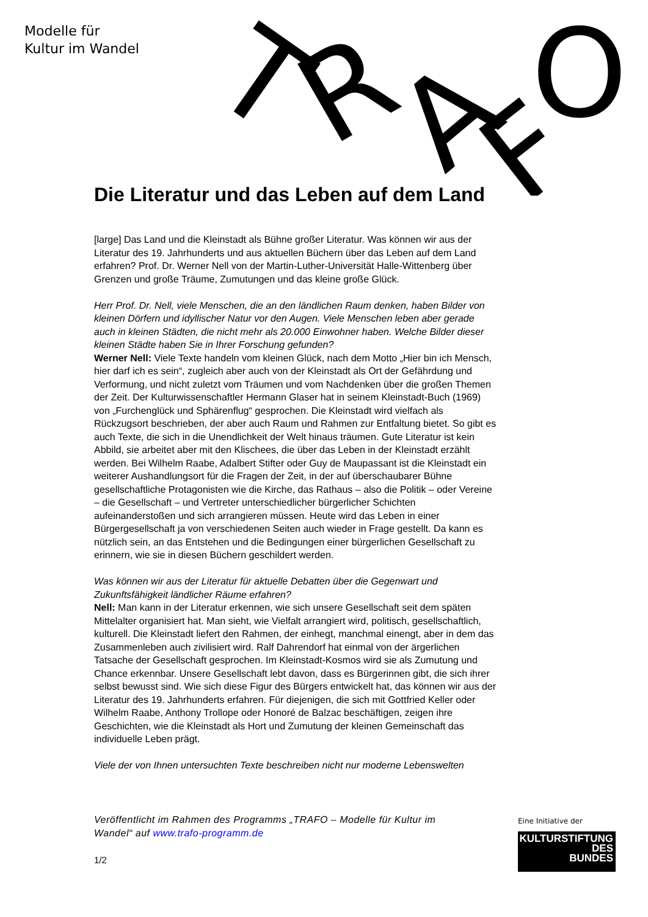Modelle für
Kultur im Wandel
T
R
A
F
O
Die Literatur und das Leben auf dem Land
[large] Das Land und die Kleinstadt als Bühne großer Literatur. Was können wir aus der Literatur des 19. Jahrhunderts und aus aktuellen Büchern über das Leben auf dem Land erfahren? Prof. Dr. Werner Nell von der Martin-Luther-Universität Halle-Wittenberg über Grenzen und große Träume, Zumutungen und das kleine große Glück.
Herr Prof. Dr. Nell, viele Menschen, die an den ländlichen Raum denken, haben Bilder von kleinen Dörfern und idyllischer Natur vor den Augen. Viele Menschen leben aber gerade auch in kleinen Städten, die nicht mehr als 20.000 Einwohner haben. Welche Bilder dieser kleinen Städte haben Sie in Ihrer Forschung gefunden?
Werner Nell: Viele Texte handeln vom kleinen Glück, nach dem Motto „Hier bin ich Mensch, hier darf ich es sein“, zugleich aber auch von der Kleinstadt als Ort der Gefährdung und Verformung, und nicht zuletzt vom Träumen und vom Nachdenken über die großen Themen der Zeit. Der Kulturwissenschaftler Hermann Glaser hat in seinem Kleinstadt-Buch (1969) von „Furchenglück und Sphärenflug“ gesprochen. Die Kleinstadt wird vielfach als Rückzugsort beschrieben, der aber auch Raum und Rahmen zur Entfaltung bietet. So gibt es auch Texte, die sich in die Unendlichkeit der Welt hinaus träumen. Gute Literatur ist kein Abbild, sie arbeitet aber mit den Klischees, die über das Leben in der Kleinstadt erzählt werden. Bei Wilhelm Raabe, Adalbert Stifter oder Guy de Maupassant ist die Kleinstadt ein weiterer Aushandlungsort für die Fragen der Zeit, in der auf überschaubarer Bühne gesellschaftliche Protagonisten wie die Kirche, das Rathaus – also die Politik – oder Vereine – die Gesellschaft – und Vertreter unterschiedlicher bürgerlicher Schichten aufeinanderstoßen und sich arrangieren müssen. Heute wird das Leben in einer Bürgergesellschaft ja von verschiedenen Seiten auch wieder in Frage gestellt. Da kann es nützlich sein, an das Entstehen und die Bedingungen einer bürgerlichen Gesellschaft zu erinnern, wie sie in diesen Büchern geschildert werden.
Was können wir aus der Literatur für aktuelle Debatten über die Gegenwart und Zukunftsfähigkeit ländlicher Räume erfahren?
Nell: Man kann in der Literatur erkennen, wie sich unsere Gesellschaft seit dem späten Mittelalter organisiert hat. Man sieht, wie Vielfalt arrangiert wird, politisch, gesellschaftlich, kulturell. Die Kleinstadt liefert den Rahmen, der einhegt, manchmal einengt, aber in dem das Zusammenleben auch zivilisiert wird. Ralf Dahrendorf hat einmal von der ärgerlichen Tatsache der Gesellschaft gesprochen. Im Kleinstadt-Kosmos wird sie als Zumutung und Chance erkennbar. Unsere Gesellschaft lebt davon, dass es Bürgerinnen gibt, die sich ihrer selbst bewusst sind. Wie sich diese Figur des Bürgers entwickelt hat, das können wir aus der Literatur des 19. Jahrhunderts erfahren. Für diejenigen, die sich mit Gottfried Keller oder Wilhelm Raabe, Anthony Trollope oder Honoré de Balzac beschäftigen, zeigen ihre Geschichten, wie die Kleinstadt als Hort und Zumutung der kleinen Gemeinschaft das individuelle Leben prägt.
Viele der von Ihnen untersuchten Texte beschreiben nicht nur moderne Lebenswelten
Veröffentlicht im Rahmen des Programms „TRAFO – Modelle für Kultur im Wandel“ auf www.trafo-programm.de
1/2
Eine Initiative der
KULTURSTIFTUNG
DES
BUNDES